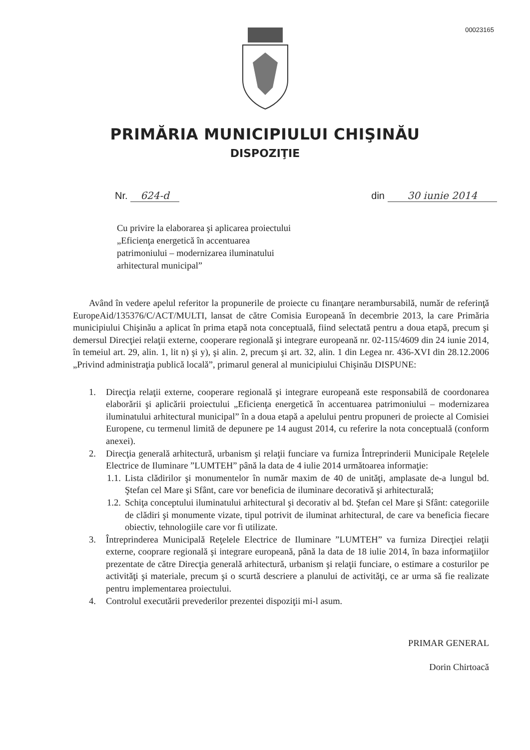00023165
PRIMĂRIA MUNICIPIULUI CHIŞINĂU
DISPOZIŢIE
Nr. 624-d din 30 iunie 2014
Cu privire la elaborarea şi aplicarea proiectului „Eficienţa energetică în accentuarea patrimoniului – modernizarea iluminatului arhitectural municipal”
Având în vedere apelul referitor la propunerile de proiecte cu finanţare nerambursabilă, număr de referinţă EuropeAid/135376/C/ACT/MULTI, lansat de către Comisia Europeană în decembrie 2013, la care Primăria municipiului Chişinău a aplicat în prima etapă nota conceptuală, fiind selectată pentru a doua etapă, precum şi demersul Direcţiei relaţii externe, cooperare regională şi integrare europeană nr. 02-115/4609 din 24 iunie 2014, în temeiul art. 29, alin. 1, lit n) şi y), şi alin. 2, precum şi art. 32, alin. 1 din Legea nr. 436-XVI din 28.12.2006 „Privind administraţia publică locală”, primarul general al municipiului Chişinău DISPUNE:
1. Direcţia relaţii externe, cooperare regională şi integrare europeană este responsabilă de coordonarea elaborării şi aplicării proiectului „Eficienţa energetică în accentuarea patrimoniului – modernizarea iluminatului arhitectural municipal” în a doua etapă a apelului pentru propuneri de proiecte al Comisiei Europene, cu termenul limită de depunere pe 14 august 2014, cu referire la nota conceptuală (conform anexei).
2. Direcţia generală arhitectură, urbanism şi relaţii funciare va furniza Întreprinderii Municipale Reţelele Electrice de Iluminare ”LUMTEH” până la data de 4 iulie 2014 următoarea informaţie:
1.1. Lista clădirilor şi monumentelor în număr maxim de 40 de unităţi, amplasate de-a lungul bd. Ştefan cel Mare şi Sfânt, care vor beneficia de iluminare decorativă şi arhitecturală;
1.2. Schiţa conceptului iluminatului arhitectural şi decorativ al bd. Ştefan cel Mare şi Sfânt: categoriile de clădiri şi monumente vizate, tipul potrivit de iluminat arhitectural, de care va beneficia fiecare obiectiv, tehnologiile care vor fi utilizate.
3. Întreprinderea Municipală Reţelele Electrice de Iluminare ”LUMTEH” va furniza Direcţiei relaţii externe, cooprare regională şi integrare europeană, până la data de 18 iulie 2014, în baza informaţiilor prezentate de către Direcţia generală arhitectură, urbanism şi relaţii funciare, o estimare a costurilor pe activităţi şi materiale, precum şi o scurtă descriere a planului de activităţi, ce ar urma să fie realizate pentru implementarea proiectului.
4. Controlul executării prevederilor prezentei dispoziţii mi-l asum.
PRIMAR GENERAL
Dorin Chirtoacă